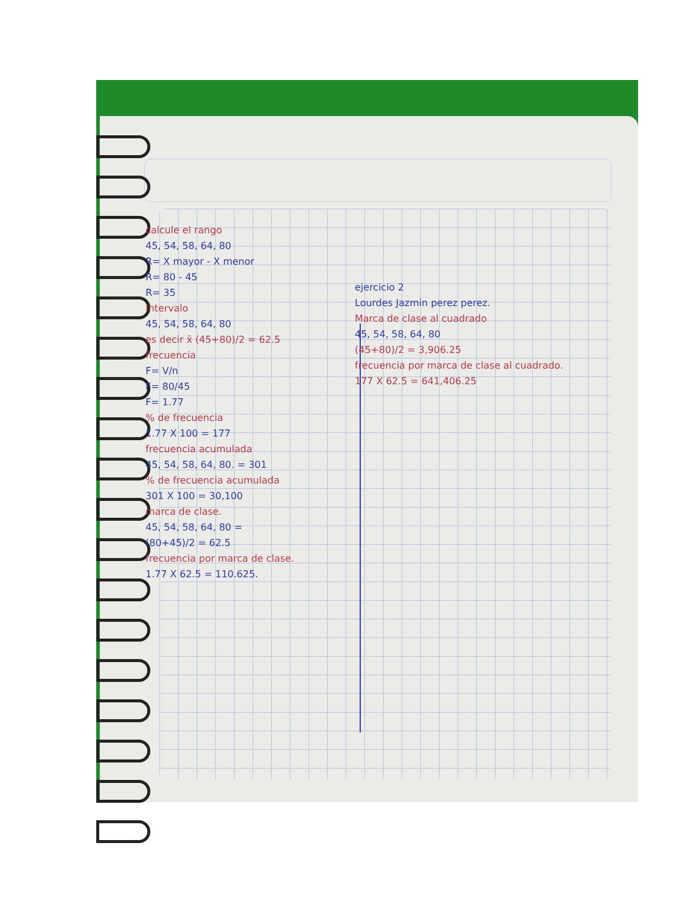calcule el rango
45, 54, 58, 64, 80
R= X mayor - X menor
R= 80 - 45
R= 35
Intervalo
45, 54, 58, 64, 80
es decir x̄ (45+80)/2 = 62.5
frecuencia
F= V/n
F= 80/45
F= 1.77
% de frecuencia
1.77 X 100 = 177
frecuencia acumulada
45, 54, 58, 64, 80. = 301
% de frecuencia acumulada
301 X 100 = 30,100
marca de clase.
45, 54, 58, 64, 80 =
(80+45)/2 = 62.5
frecuencia por marca de clase.
1.77 X 62.5 = 110.625.
ejercicio 2
Lourdes Jazmin perez perez.
Marca de clase al cuadrado
45, 54, 58, 64, 80
(45+80)/2 = 3,906.25
frecuencia por marca de clase al cuadrado.
177 X 62.5 = 641,406.25